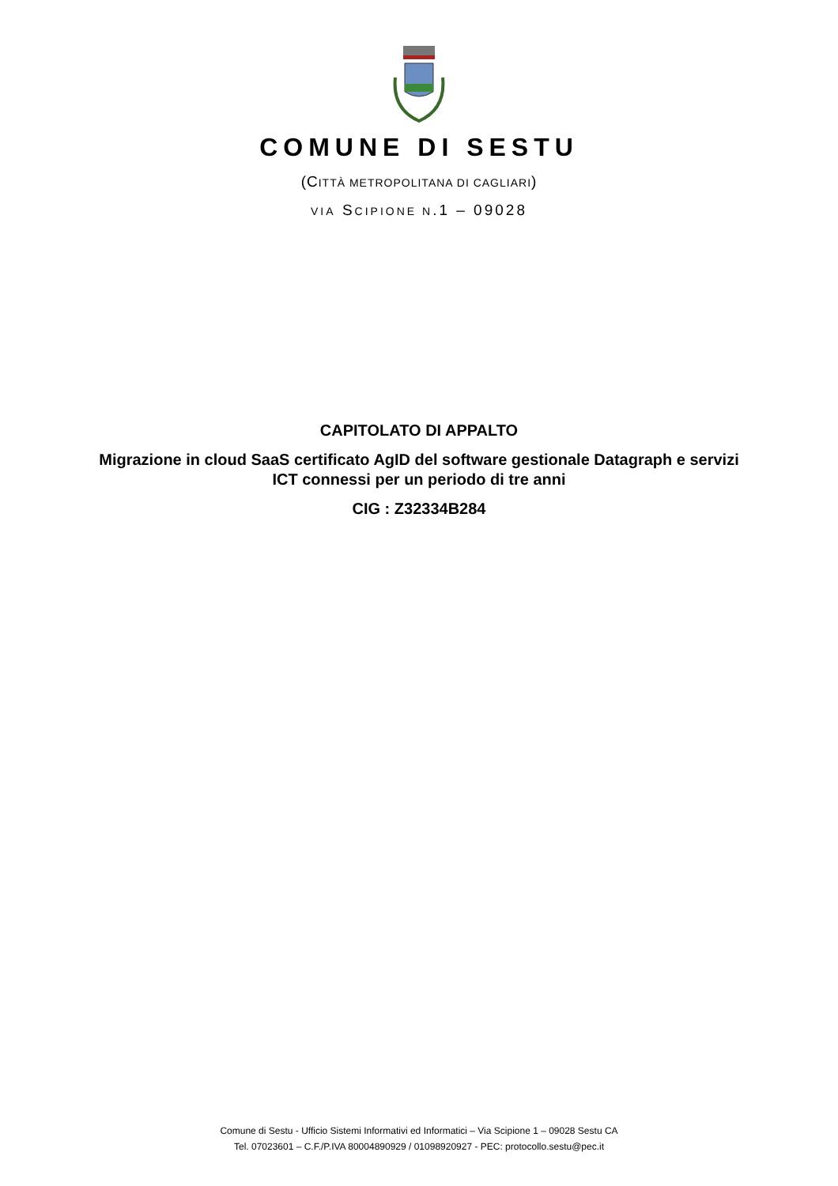COMUNE DI SESTU
(CITTÀ METROPOLITANA DI CAGLIARI)
VIA SCIPIONE N.1 – 09028
CAPITOLATO DI APPALTO
Migrazione in cloud SaaS certificato AgID del software gestionale Datagraph e servizi
ICT connessi per un periodo di tre anni
CIG : Z32334B284
Comune di Sestu - Ufficio Sistemi Informativi ed Informatici – Via Scipione 1 – 09028 Sestu CA
Tel. 07023601 – C.F./P.IVA 80004890929 / 01098920927 - PEC: protocollo.sestu@pec.it